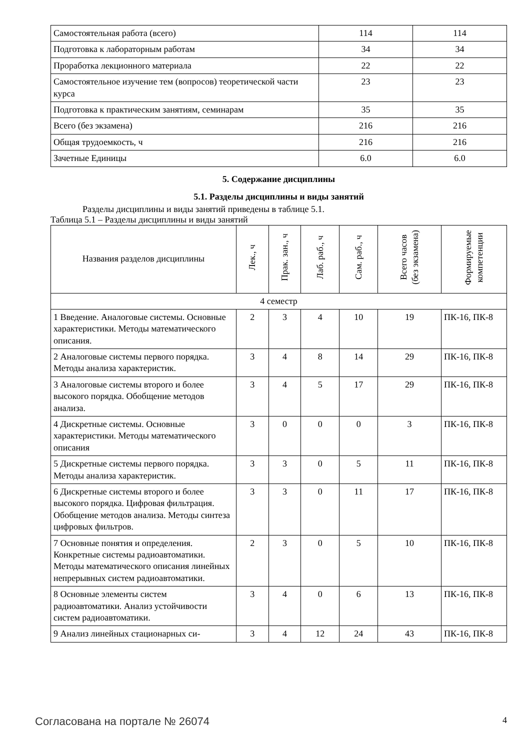| Самостоятельная работа (всего) | 114 | 114 |
| Подготовка к лабораторным работам | 34 | 34 |
| Проработка лекционного материала | 22 | 22 |
| Самостоятельное изучение тем (вопросов) теоретической части курса | 23 | 23 |
| Подготовка к практическим занятиям, семинарам | 35 | 35 |
| Всего (без экзамена) | 216 | 216 |
| Общая трудоемкость, ч | 216 | 216 |
| Зачетные Единицы | 6.0 | 6.0 |
5. Содержание дисциплины
5.1. Разделы дисциплины и виды занятий
Разделы дисциплины и виды занятий приведены в таблице 5.1.
Таблица 5.1 – Разделы дисциплины и виды занятий
| Названия разделов дисциплины | Лек., ч | Прак. зан., ч | Лаб. раб., ч | Сам. раб., ч | Всего часов (без экзамена) | Формируемые компетенции |
| --- | --- | --- | --- | --- | --- | --- |
| 4 семестр | | | | | | |
| 1 Введение. Аналоговые системы. Основные характеристики. Методы математического описания. | 2 | 3 | 4 | 10 | 19 | ПК-16, ПК-8 |
| 2 Аналоговые системы первого порядка. Методы анализа характеристик. | 3 | 4 | 8 | 14 | 29 | ПК-16, ПК-8 |
| 3 Аналоговые системы второго и более высокого порядка. Обобщение методов анализа. | 3 | 4 | 5 | 17 | 29 | ПК-16, ПК-8 |
| 4 Дискретные системы. Основные характеристики. Методы математического описания | 3 | 0 | 0 | 0 | 3 | ПК-16, ПК-8 |
| 5 Дискретные системы первого порядка. Методы анализа характеристик. | 3 | 3 | 0 | 5 | 11 | ПК-16, ПК-8 |
| 6 Дискретные системы второго и более высокого порядка. Цифровая фильтрация. Обобщение методов анализа. Методы синтеза цифровых фильтров. | 3 | 3 | 0 | 11 | 17 | ПК-16, ПК-8 |
| 7 Основные понятия и определения. Конкретные системы радиоавтоматики. Методы математического описания линейных непрерывных систем радиоавтоматики. | 2 | 3 | 0 | 5 | 10 | ПК-16, ПК-8 |
| 8 Основные элементы систем радиоавтоматики. Анализ устойчивости систем радиоавтоматики. | 3 | 4 | 0 | 6 | 13 | ПК-16, ПК-8 |
| 9 Анализ линейных стационарных си- | 3 | 4 | 12 | 24 | 43 | ПК-16, ПК-8 |
Согласована на портале № 26074 4